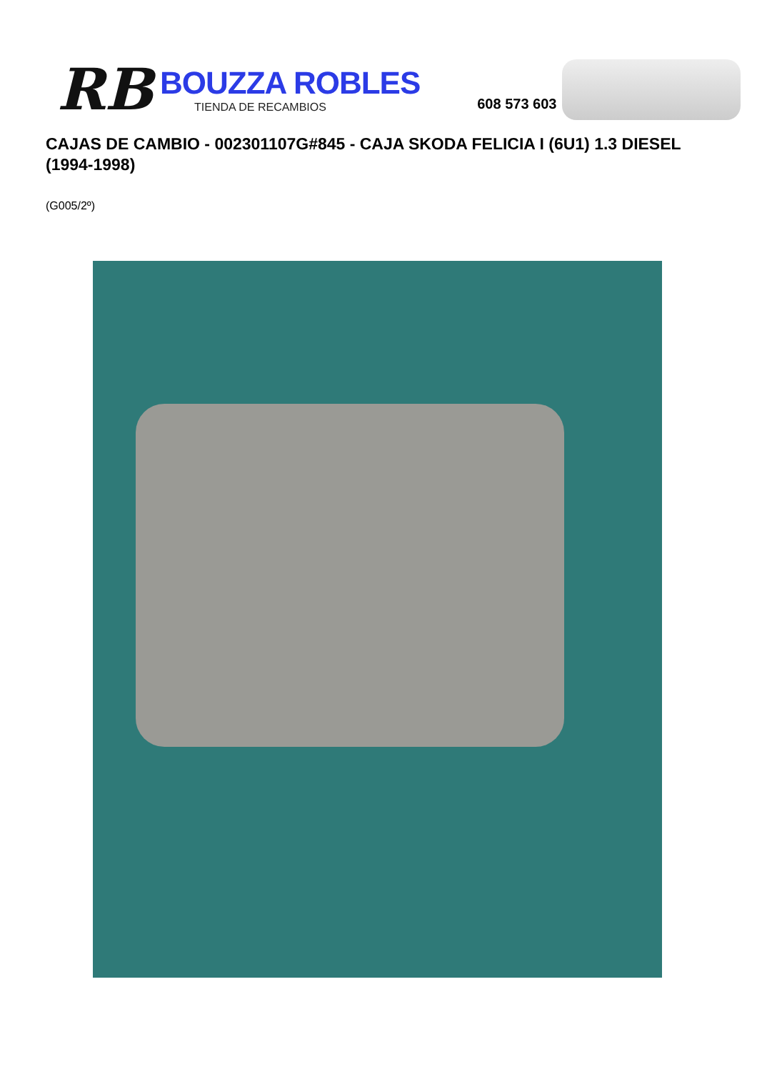RB
BOUZZA ROBLES
TIENDA DE RECAMBIOS
608 573 603
CAJAS DE CAMBIO - 002301107G#845 - CAJA SKODA FELICIA I (6U1) 1.3 DIESEL (1994-1998)
(G005/2º)